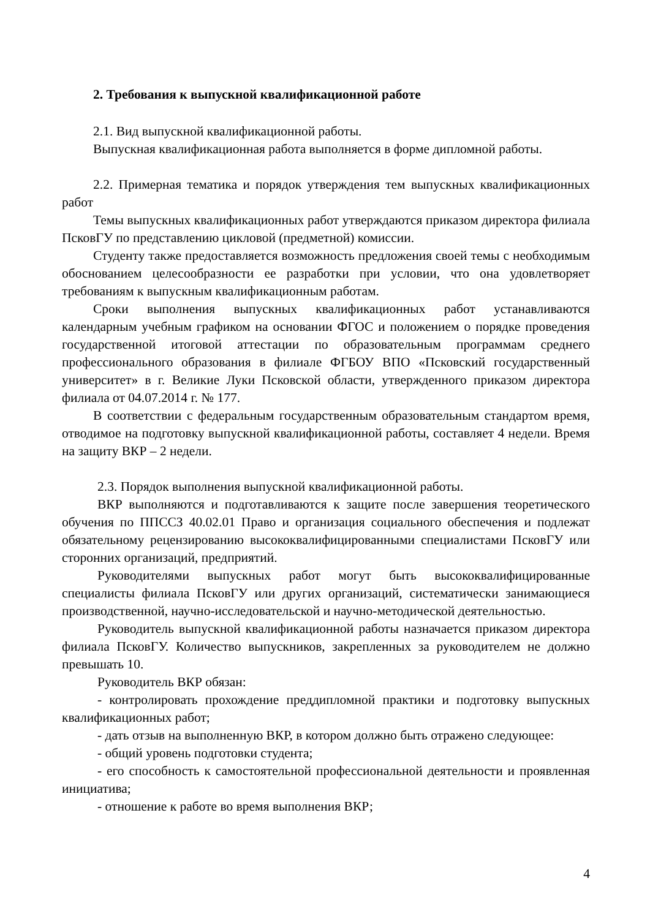2. Требования к выпускной квалификационной работе
2.1. Вид выпускной квалификационной работы.
Выпускная квалификационная работа выполняется в форме дипломной работы.
2.2. Примерная тематика и порядок утверждения тем выпускных квалификационных работ
Темы выпускных квалификационных работ утверждаются приказом директора филиала ПсковГУ по представлению цикловой (предметной) комиссии.
Студенту также предоставляется возможность предложения своей темы с необходимым обоснованием целесообразности ее разработки при условии, что она удовлетворяет требованиям к выпускным квалификационным работам.
Сроки выполнения выпускных квалификационных работ устанавливаются календарным учебным графиком на основании ФГОС и положением о порядке проведения государственной итоговой аттестации по образовательным программам среднего профессионального образования в филиале ФГБОУ ВПО «Псковский государственный университет» в г. Великие Луки Псковской области, утвержденного приказом директора филиала от 04.07.2014 г. № 177.
В соответствии с федеральным государственным образовательным стандартом время, отводимое на подготовку выпускной квалификационной работы, составляет 4 недели. Время на защиту ВКР – 2 недели.
2.3. Порядок выполнения выпускной квалификационной работы.
ВКР выполняются и подготавливаются к защите после завершения теоретического обучения по ППССЗ 40.02.01 Право и организация социального обеспечения и подлежат обязательному рецензированию высококвалифицированными специалистами ПсковГУ или сторонних организаций, предприятий.
Руководителями выпускных работ могут быть высококвалифицированные специалисты филиала ПсковГУ или других организаций, систематически занимающиеся производственной, научно-исследовательской и научно-методической деятельностью.
Руководитель выпускной квалификационной работы назначается приказом директора филиала ПсковГУ. Количество выпускников, закрепленных за руководителем не должно превышать 10.
Руководитель ВКР обязан:
- контролировать прохождение преддипломной практики и подготовку выпускных квалификационных работ;
- дать отзыв на выполненную ВКР, в котором должно быть отражено следующее:
- общий уровень подготовки студента;
- его способность к самостоятельной профессиональной деятельности и проявленная инициатива;
- отношение к работе во время выполнения ВКР;
4